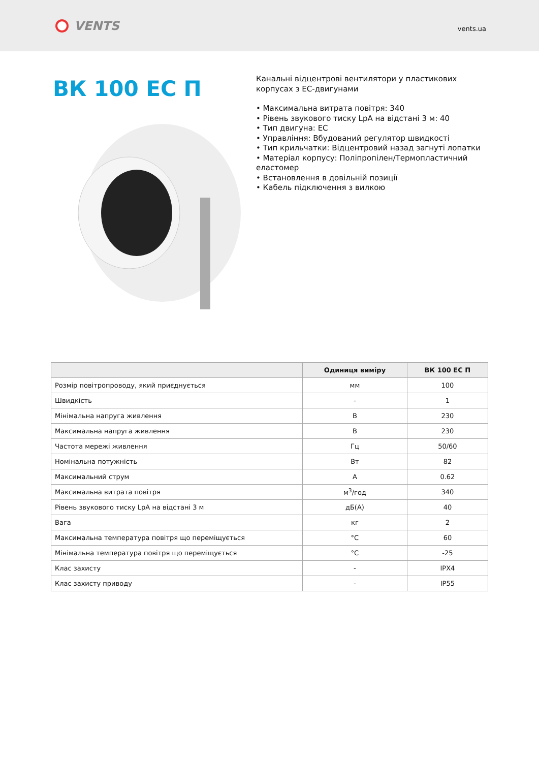VENTS
vents.ua
ВК 100 ЕС П
Канальні відцентрові вентилятори у пластикових корпусах з ЕС-двигунами
• Максимальна витрата повітря: 340
• Рівень звукового тиску LpA на відстані 3 м: 40
• Тип двигуна: EC
• Управління: Вбудований регулятор швидкості
• Тип крильчатки: Відцентровий назад загнуті лопатки
• Матеріал корпусу: Поліпропілен/Термопластичний еластомер
• Встановлення в довільній позиції
• Кабель підключення з вилкою
| | Одиниця виміру | ВК 100 ЕС П |
| --- | --- | --- |
| Розмір повітропроводу, який приєднується | мм | 100 |
| Швидкість | - | 1 |
| Мінімальна напруга живлення | В | 230 |
| Максимальна напруга живлення | В | 230 |
| Частота мережі живлення | Гц | 50/60 |
| Номінальна потужність | Вт | 82 |
| Максимальний струм | А | 0.62 |
| Максимальна витрата повітря | м<sup>3</sup>/год | 340 |
| Рівень звукового тиску LpA на відстані 3 м | дБ(А) | 40 |
| Вага | кг | 2 |
| Максимальна температура повітря що переміщується | °C | 60 |
| Мінімальна температура повітря що переміщується | °C | -25 |
| Клас захисту | - | IPX4 |
| Клас захисту приводу | - | IP55 |